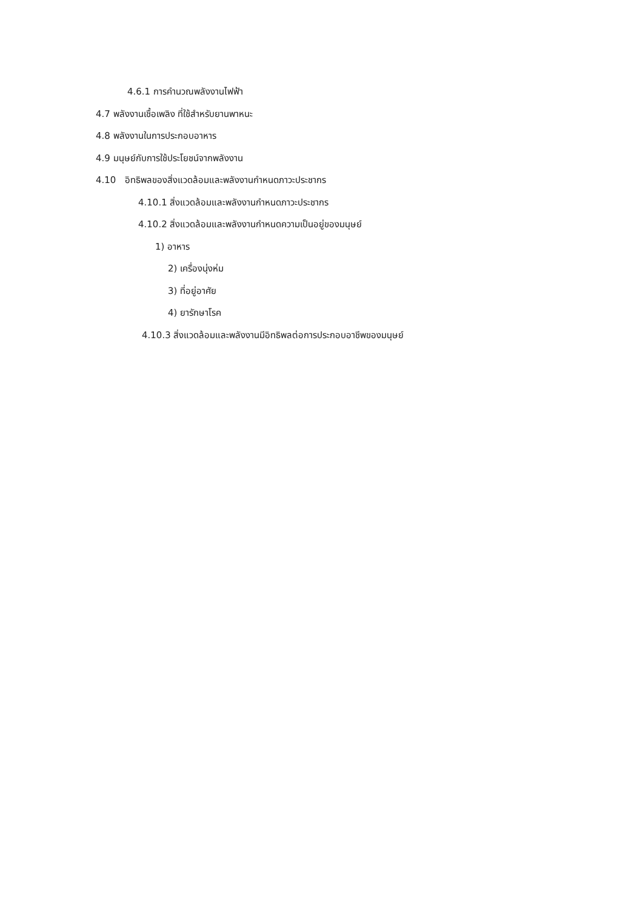4.6.1 การคำนวณพลังงานไฟฟ้า
4.7 พลังงานเชื้อเพลิง ที่ใช้สำหรับยานพาหนะ
4.8 พลังงานในการประกอบอาหาร
4.9 มนุษย์กับการใช้ประโยชน์จากพลังงาน
4.10 อิทธิพลของสิ่งแวดล้อมและพลังงานกำหนดภาวะประชากร
4.10.1 สิ่งแวดล้อมและพลังงานกำหนดภาวะประชากร
4.10.2 สิ่งแวดล้อมและพลังงานกำหนดความเป็นอยู่ของมนุษย์
1) อาหาร
2) เครื่องนุ่งห่ม
3) ที่อยู่อาศัย
4) ยารักษาโรค
4.10.3 สิ่งแวดล้อมและพลังงานมีอิทธิพลต่อการประกอบอาชีพของมนุษย์